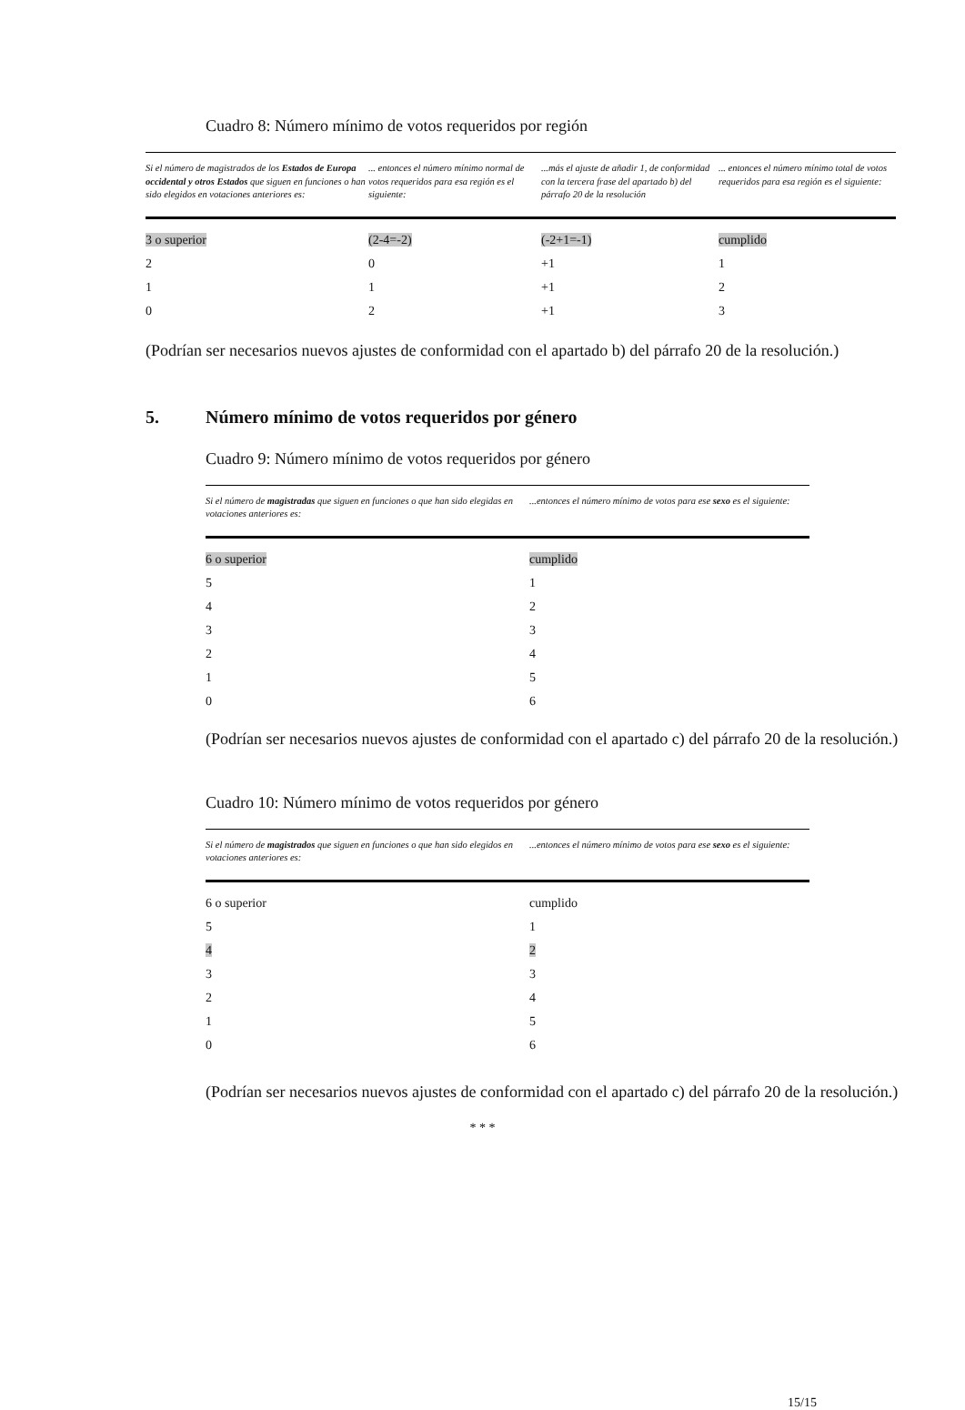Cuadro 8: Número mínimo de votos requeridos por región
| Si el número de magistrados de los Estados de Europa occidental y otros Estados que siguen en funciones o han sido elegidos en votaciones anteriores es: | ... entonces el número mínimo normal de votos requeridos para esa región es el siguiente: | ...más el ajuste de añadir 1, de conformidad con la tercera frase del apartado b) del párrafo 20 de la resolución | ... entonces el número mínimo total de votos requeridos para esa región es el siguiente: |
| --- | --- | --- | --- |
| 3 o superior | (2-4=-2) | (-2+1=-1) | cumplido |
| 2 | 0 | +1 | 1 |
| 1 | 1 | +1 | 2 |
| 0 | 2 | +1 | 3 |
(Podrían ser necesarios nuevos ajustes de conformidad con el apartado b) del párrafo 20 de la resolución.)
5. Número mínimo de votos requeridos por género
Cuadro 9: Número mínimo de votos requeridos por género
| Si el número de magistradas que siguen en funciones o que han sido elegidas en votaciones anteriores es: | ...entonces el número mínimo de votos para ese sexo es el siguiente: |
| --- | --- |
| 6 o superior | cumplido |
| 5 | 1 |
| 4 | 2 |
| 3 | 3 |
| 2 | 4 |
| 1 | 5 |
| 0 | 6 |
(Podrían ser necesarios nuevos ajustes de conformidad con el apartado c) del párrafo 20 de la resolución.)
Cuadro 10: Número mínimo de votos requeridos por género
| Si el número de magistrados que siguen en funciones o que han sido elegidos en votaciones anteriores es: | ...entonces el número mínimo de votos para ese sexo es el siguiente: |
| --- | --- |
| 6 o superior | cumplido |
| 5 | 1 |
| 4 | 2 |
| 3 | 3 |
| 2 | 4 |
| 1 | 5 |
| 0 | 6 |
(Podrían ser necesarios nuevos ajustes de conformidad con el apartado c) del párrafo 20 de la resolución.)
* * *
15/15